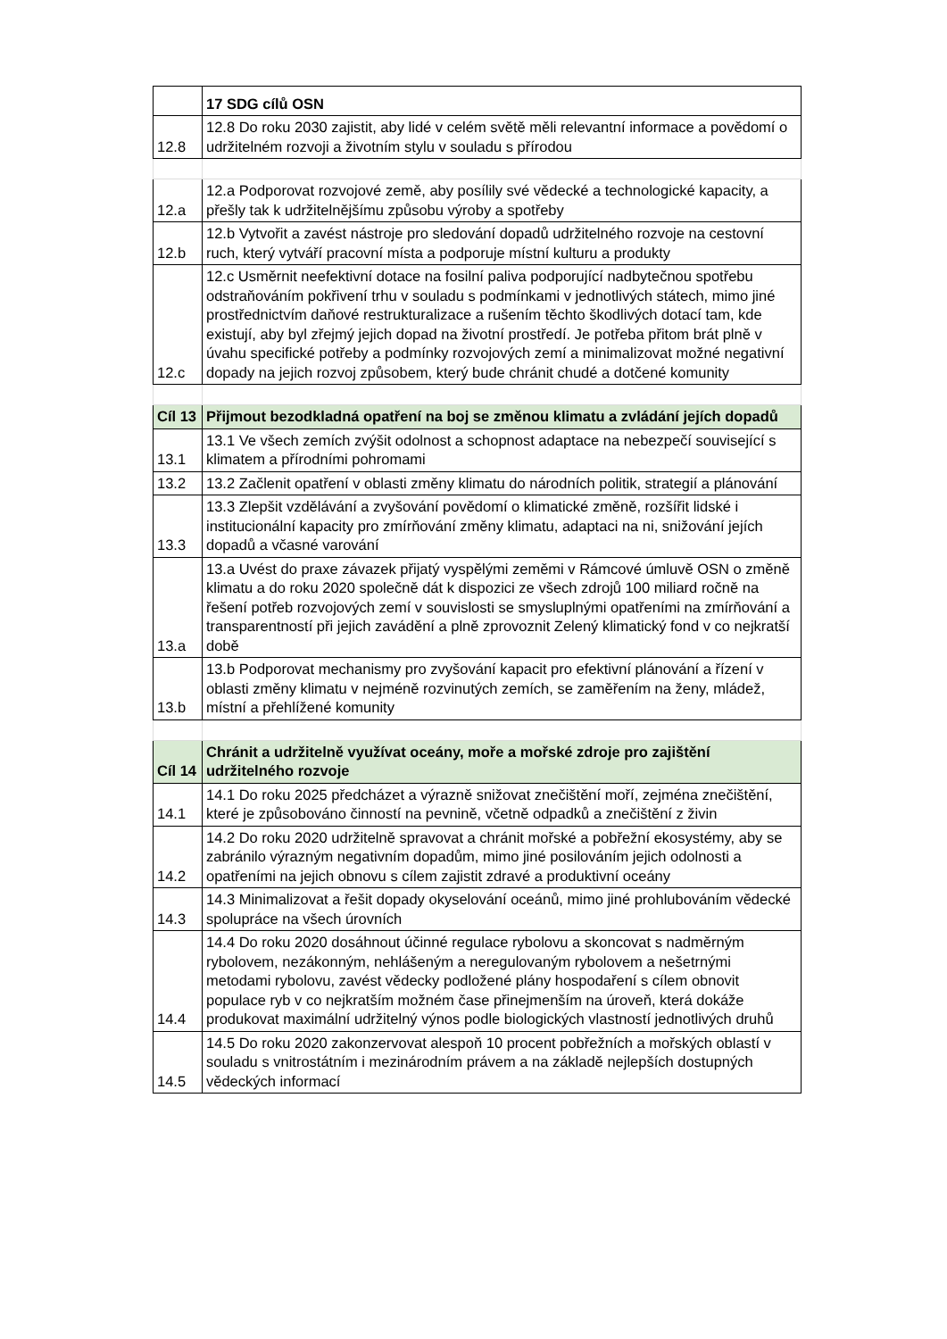| | 17 SDG cílů OSN |
| 12.8 | 12.8 Do roku 2030 zajistit, aby lidé v celém světě měli relevantní informace a povědomí o udržitelném rozvoji a životním stylu v souladu s přírodou |
| 12.a | 12.a Podporovat rozvojové země, aby posílily své vědecké a technologické kapacity, a přešly tak k udržitelnějšímu způsobu výroby a spotřeby |
| 12.b | 12.b Vytvořit a zavést nástroje pro sledování dopadů udržitelného rozvoje na cestovní ruch, který vytváří pracovní místa a podporuje místní kulturu a produkty |
| 12.c | 12.c Usměrnit neefektivní dotace na fosilní paliva podporující nadbytečnou spotřebu odstraňováním pokřivení trhu v souladu s podmínkami v jednotlivých státech, mimo jiné prostřednictvím daňové restrukturalizace a rušením těchto škodlivých dotací tam, kde existují, aby byl zřejmý jejich dopad na životní prostředí. Je potřeba přitom brát plně v úvahu specifické potřeby a podmínky rozvojových zemí a minimalizovat možné negativní dopady na jejich rozvoj způsobem, který bude chránit chudé a dotčené komunity |
| Cíl 13 | Přijmout bezodkladná opatření na boj se změnou klimatu a zvládání jejích dopadů |
| 13.1 | 13.1 Ve všech zemích zvýšit odolnost a schopnost adaptace na nebezpečí související s klimatem a přírodními pohromami |
| 13.2 | 13.2 Začlenit opatření v oblasti změny klimatu do národních politik, strategií a plánování |
| 13.3 | 13.3 Zlepšit vzdělávání a zvyšování povědomí o klimatické změně, rozšířit lidské i institucionální kapacity pro zmírňování změny klimatu, adaptaci na ni, snižování jejích dopadů a včasné varování |
| 13.a | 13.a Uvést do praxe závazek přijatý vyspělými zeměmi v Rámcové úmluvě OSN o změně klimatu a do roku 2020 společně dát k dispozici ze všech zdrojů 100 miliard ročně na řešení potřeb rozvojových zemí v souvislosti se smysluplnými opatřeními na zmírňování a transparentností při jejich zavádění a plně zprovoznit Zelený klimatický fond v co nejkratší době |
| 13.b | 13.b Podporovat mechanismy pro zvyšování kapacit pro efektivní plánování a řízení v oblasti změny klimatu v nejméně rozvinutých zemích, se zaměřením na ženy, mládež, místní a přehlížené komunity |
| Cíl 14 | Chránit a udržitelně využívat oceány, moře a mořské zdroje pro zajištění udržitelného rozvoje |
| 14.1 | 14.1 Do roku 2025 předcházet a výrazně snižovat znečištění moří, zejména znečištění, které je způsobováno činností na pevnině, včetně odpadků a znečištění z živin |
| 14.2 | 14.2 Do roku 2020 udržitelně spravovat a chránit mořské a pobřežní ekosystémy, aby se zabránilo výrazným negativním dopadům, mimo jiné posilováním jejich odolnosti a opatřeními na jejich obnovu s cílem zajistit zdravé a produktivní oceány |
| 14.3 | 14.3 Minimalizovat a řešit dopady okyselování oceánů, mimo jiné prohlubováním vědecké spolupráce na všech úrovních |
| 14.4 | 14.4 Do roku 2020 dosáhnout účinné regulace rybolovu a skoncovat s nadměrným rybolovem, nezákonným, nehlášeným a neregulovaným rybolovem a nešetrnými metodami rybolovu, zavést vědecky podložené plány hospodaření s cílem obnovit populace ryb v co nejkratším možném čase přinejmenším na úroveň, která dokáže produkovat maximální udržitelný výnos podle biologických vlastností jednotlivých druhů |
| 14.5 | 14.5 Do roku 2020 zakonzervovat alespoň 10 procent pobřežních a mořských oblastí v souladu s vnitrostátním i mezinárodním právem a na základě nejlepších dostupných vědeckých informací |